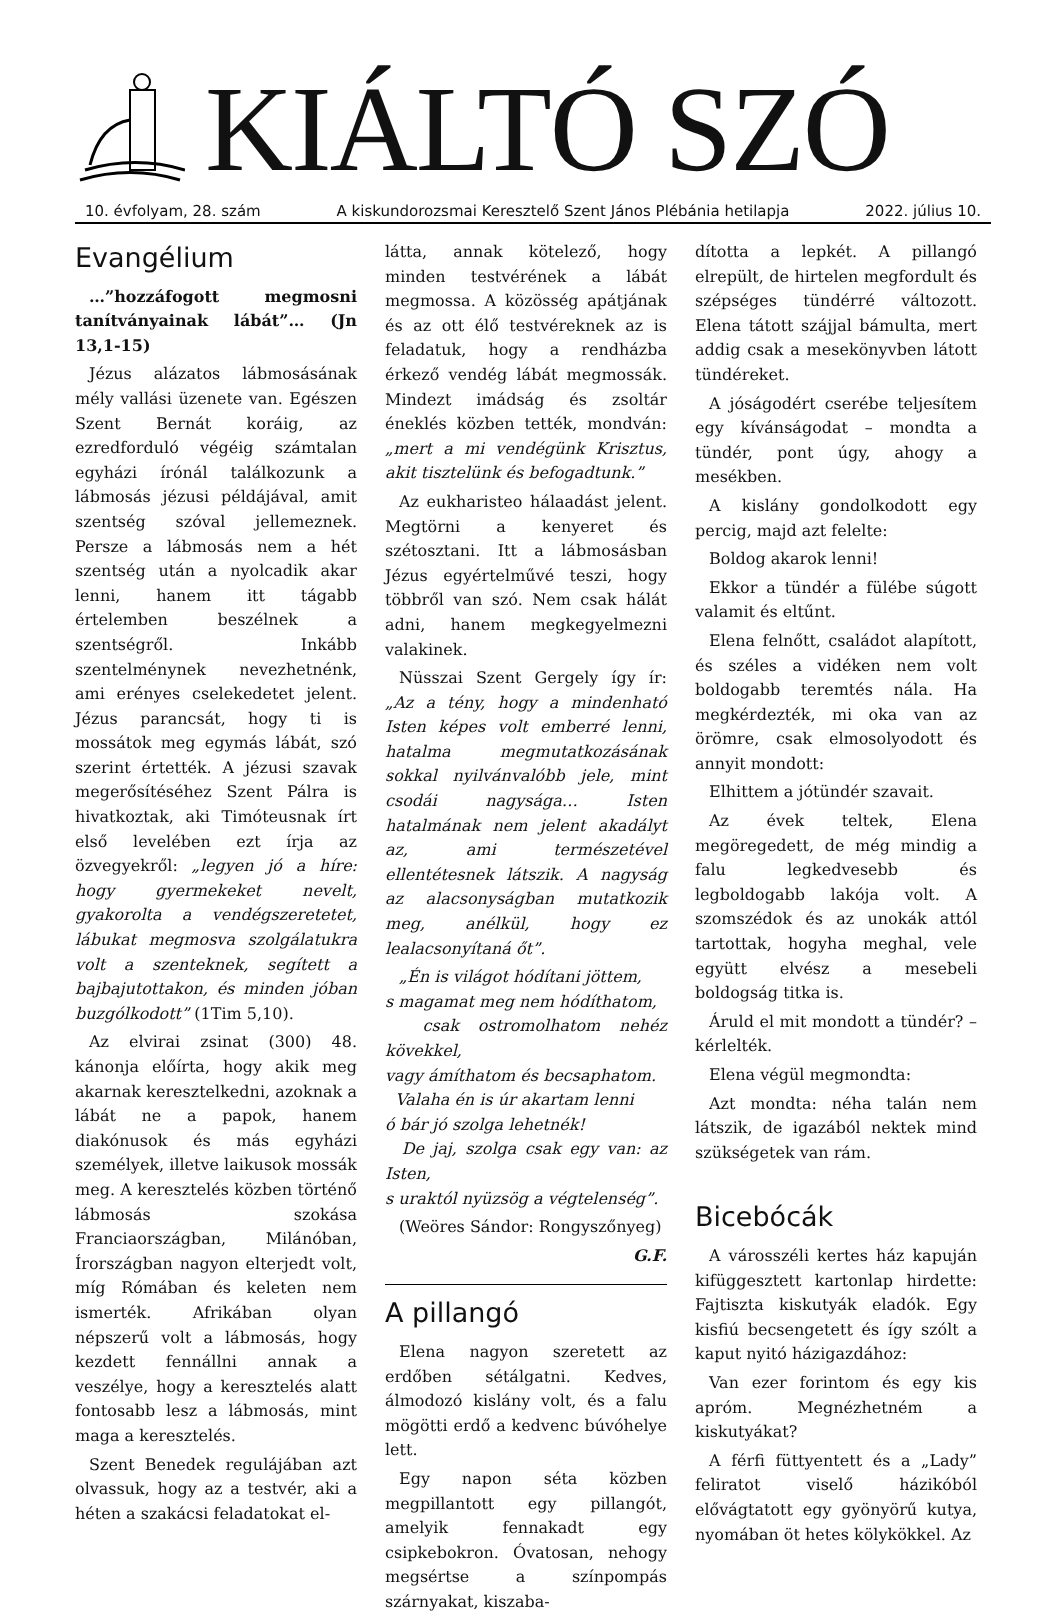KIÁLTÓ SZÓ
10. évfolyam, 28. szám A kiskundorozsmai Keresztelő Szent János Plébánia hetilapja 2022. július 10.
Evangélium
…”hozzáfogott megmosni tanítványainak lábát”… (Jn 13,1-15)
Jézus alázatos lábmosásának mély vallási üzenete van. Egészen Szent Bernát koráig, az ezredforduló végéig számtalan egyházi írónál találkozunk a lábmosás jézusi példájával, amit szentség szóval jellemeznek. Persze a lábmosás nem a hét szentség után a nyolcadik akar lenni, hanem itt tágabb értelemben beszélnek a szentségről. Inkább szentelménynek nevezhetnénk, ami erényes cselekedetet jelent. Jézus parancsát, hogy ti is mossátok meg egymás lábát, szó szerint értették. A jézusi szavak megerősítéséhez Szent Pálra is hivatkoztak, aki Timóteusnak írt első levelében ezt írja az özvegyekről: „legyen jó a híre: hogy gyermekeket nevelt, gyakorolta a vendégszeretetet, lábukat megmosva szolgálatukra volt a szenteknek, segített a bajbajutottakon, és minden jóban buzgólkodott” (1Tim 5,10).
Az elvirai zsinat (300) 48. kánonja előírta, hogy akik meg akarnak keresztelkedni, azoknak a lábát ne a papok, hanem diakónusok és más egyházi személyek, illetve laikusok mossák meg. A keresztelés közben történő lábmosás szokása Franciaországban, Milánóban, Írországban nagyon elterjedt volt, míg Rómában és keleten nem ismerték. Afrikában olyan népszerű volt a lábmosás, hogy kezdett fennállni annak a veszélye, hogy a keresztelés alatt fontosabb lesz a lábmosás, mint maga a keresztelés.
Szent Benedek regulájában azt olvassuk, hogy az a testvér, aki a héten a szakácsi feladatokat el-
látta, annak kötelező, hogy minden testvérének a lábát megmossa. A közösség apátjának és az ott élő testvéreknek az is feladatuk, hogy a rendházba érkező vendég lábát megmossák. Mindezt imádság és zsoltár éneklés közben tették, mondván: „mert a mi vendégünk Krisztus, akit tisztelünk és befogadtunk.”
Az eukharisteo hálaadást jelent. Megtörni a kenyeret és szétosztani. Itt a lábmosásban Jézus egyértelművé teszi, hogy többről van szó. Nem csak hálát adni, hanem megkegyelmezni valakinek.
Nüsszai Szent Gergely így ír: „Az a tény, hogy a mindenható Isten képes volt emberré lenni, hatalma megmutatkozásának sokkal nyilvánvalóbb jele, mint csodái nagysága… Isten hatalmának nem jelent akadályt az, ami természetével ellentétesnek látszik. A nagyság az alacsonyságban mutatkozik meg, anélkül, hogy ez lealacsonyítaná őt”.
„Én is világot hódítani jöttem,
s magamat meg nem hódíthatom,
csak ostromolhatom nehéz kövekkel,
vagy ámíthatom és becsaphatom.
Valaha én is úr akartam lenni
ó bár jó szolga lehetnék!
De jaj, szolga csak egy van: az Isten,
s uraktól nyüzsög a végtelenség”.
(Weöres Sándor: Rongyszőnyeg)
G.F.
A pillangó
Elena nagyon szeretett az erdőben sétálgatni. Kedves, álmodozó kislány volt, és a falu mögötti erdő a kedvenc búvóhelye lett.
Egy napon séta közben megpillantott egy pillangót, amelyik fennakadt egy csipkebokron. Óvatosan, nehogy megsértse a színpompás szárnyakat, kiszaba-
dította a lepkét. A pillangó elrepült, de hirtelen megfordult és szépséges tündérré változott. Elena tátott szájjal bámulta, mert addig csak a mesekönyvben látott tündéreket.
A jóságodért cserébe teljesítem egy kívánságodat – mondta a tündér, pont úgy, ahogy a mesékben.
A kislány gondolkodott egy percig, majd azt felelte:
Boldog akarok lenni!
Ekkor a tündér a fülébe súgott valamit és eltűnt.
Elena felnőtt, családot alapított, és széles a vidéken nem volt boldogabb teremtés nála. Ha megkérdezték, mi oka van az örömre, csak elmosolyodott és annyit mondott:
Elhittem a jótündér szavait.
Az évek teltek, Elena megöregedett, de még mindig a falu legkedvesebb és legboldogabb lakója volt. A szomszédok és az unokák attól tartottak, hogyha meghal, vele együtt elvész a mesebeli boldogság titka is.
Áruld el mit mondott a tündér? – kérlelték.
Elena végül megmondta:
Azt mondta: néha talán nem látszik, de igazából nektek mind szükségetek van rám.
Bicebócák
A városszéli kertes ház kapuján kifüggesztett kartonlap hirdette: Fajtiszta kiskutyák eladók. Egy kisfiú becsengetett és így szólt a kaput nyitó házigazdához:
Van ezer forintom és egy kis apróm. Megnézhetném a kiskutyákat?
A férfi füttyentett és a „Lady” feliratot viselő házikóból elővágtatott egy gyönyörű kutya, nyomában öt hetes kölykökkel. Az